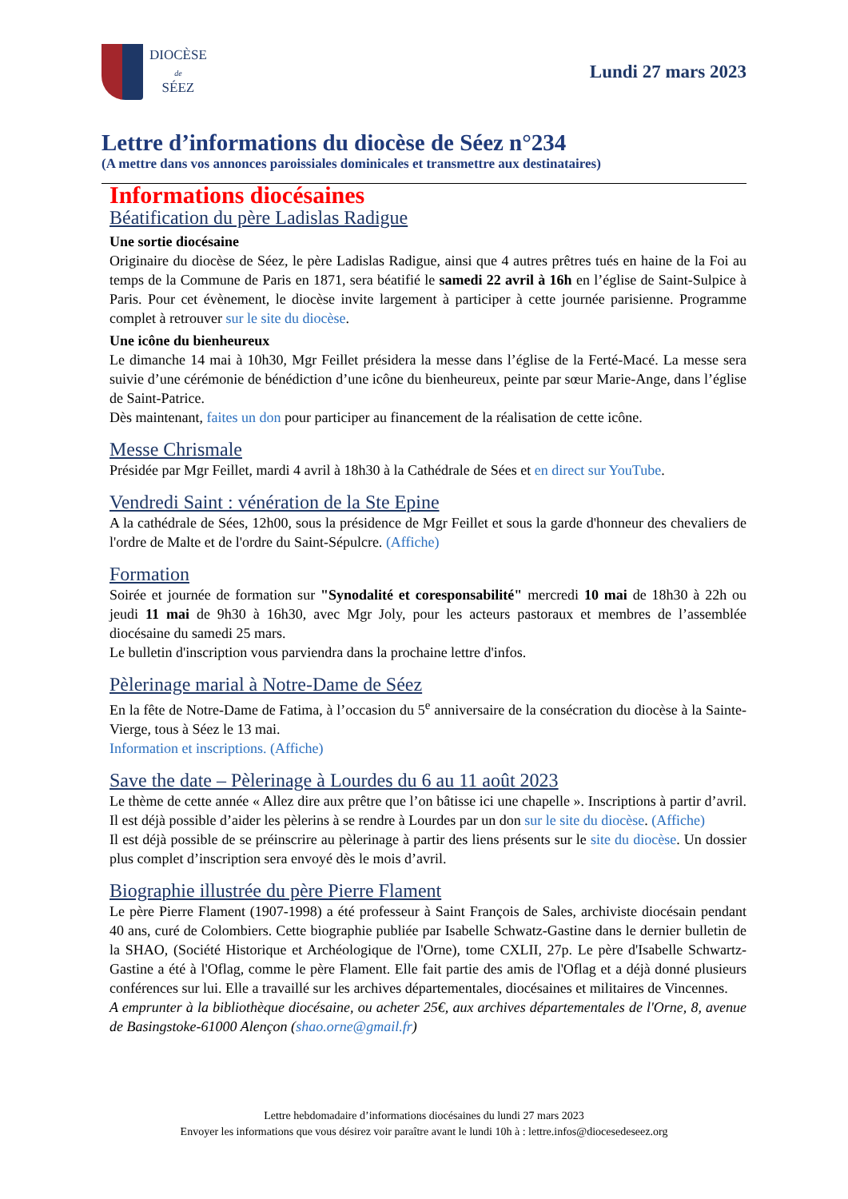DIOCÈSE
de
SÉEZ
Lundi 27 mars 2023
Lettre d’informations du diocèse de Séez n°234
(A mettre dans vos annonces paroissiales dominicales et transmettre aux destinataires)
Informations diocésaines
Béatification du père Ladislas Radigue
Une sortie diocésaine
Originaire du diocèse de Séez, le père Ladislas Radigue, ainsi que 4 autres prêtres tués en haine de la Foi au temps de la Commune de Paris en 1871, sera béatifié le samedi 22 avril à 16h en l’église de Saint-Sulpice à Paris. Pour cet évènement, le diocèse invite largement à participer à cette journée parisienne. Programme complet à retrouver sur le site du diocèse.
Une icône du bienheureux
Le dimanche 14 mai à 10h30, Mgr Feillet présidera la messe dans l’église de la Ferté-Macé. La messe sera suivie d’une cérémonie de bénédiction d’une icône du bienheureux, peinte par sœur Marie-Ange, dans l’église de Saint-Patrice.
Dès maintenant, faites un don pour participer au financement de la réalisation de cette icône.
Messe Chrismale
Présidée par Mgr Feillet, mardi 4 avril à 18h30 à la Cathédrale de Sées et en direct sur YouTube.
Vendredi Saint : vénération de la Ste Epine
A la cathédrale de Sées, 12h00, sous la présidence de Mgr Feillet et sous la garde d'honneur des chevaliers de l'ordre de Malte et de l'ordre du Saint-Sépulcre. (Affiche)
Formation
Soirée et journée de formation sur "Synodalité et coresponsabilité" mercredi 10 mai de 18h30 à 22h ou jeudi 11 mai de 9h30 à 16h30, avec Mgr Joly, pour les acteurs pastoraux et membres de l’assemblée diocésaine du samedi 25 mars.
Le bulletin d'inscription vous parviendra dans la prochaine lettre d'infos.
Pèlerinage marial à Notre-Dame de Séez
En la fête de Notre-Dame de Fatima, à l’occasion du 5<sup>e</sup> anniversaire de la consécration du diocèse à la Sainte-Vierge, tous à Séez le 13 mai.
Information et inscriptions. (Affiche)
Save the date – Pèlerinage à Lourdes du 6 au 11 août 2023
Le thème de cette année « Allez dire aux prêtre que l’on bâtisse ici une chapelle ». Inscriptions à partir d’avril. Il est déjà possible d’aider les pèlerins à se rendre à Lourdes par un don sur le site du diocèse. (Affiche)
Il est déjà possible de se préinscrire au pèlerinage à partir des liens présents sur le site du diocèse. Un dossier plus complet d’inscription sera envoyé dès le mois d’avril.
Biographie illustrée du père Pierre Flament
Le père Pierre Flament (1907-1998) a été professeur à Saint François de Sales, archiviste diocésain pendant 40 ans, curé de Colombiers. Cette biographie publiée par Isabelle Schwatz-Gastine dans le dernier bulletin de la SHAO, (Société Historique et Archéologique de l'Orne), tome CXLII, 27p. Le père d'Isabelle Schwartz-Gastine a été à l'Oflag, comme le père Flament. Elle fait partie des amis de l'Oflag et a déjà donné plusieurs conférences sur lui. Elle a travaillé sur les archives départementales, diocésaines et militaires de Vincennes.
A emprunter à la bibliothèque diocésaine, ou acheter 25€, aux archives départementales de l'Orne, 8, avenue de Basingstoke-61000 Alençon (shao.orne@gmail.fr)
Lettre hebdomadaire d’informations diocésaines du lundi 27 mars 2023
Envoyer les informations que vous désirez voir paraître avant le lundi 10h à : lettre.infos@diocesedeseez.org